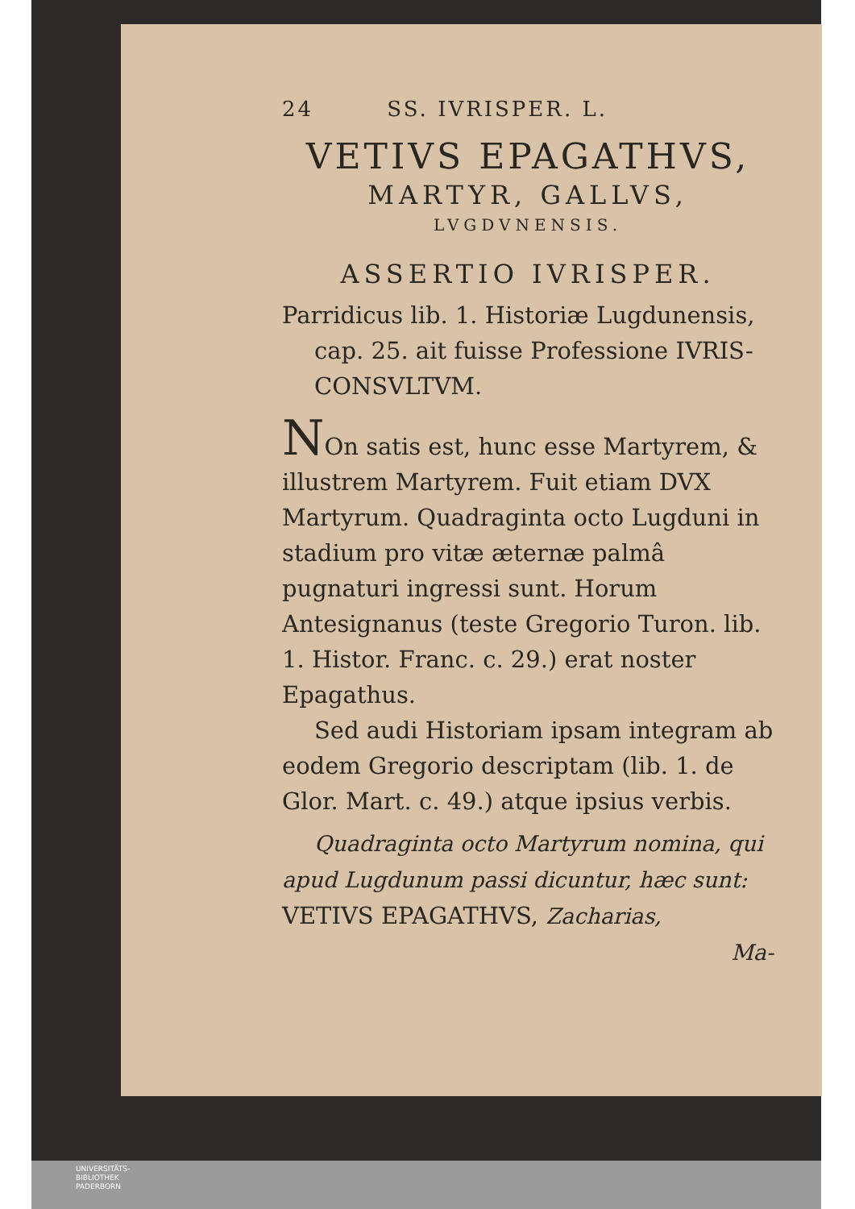24 SS. IVRISPER. L.
VETIVS EPAGATHVS,
MARTYR, GALLVS,
LVGDVNENSIS.
ASSERTIO IVRISPER.
Parridicus lib. 1. Historiæ Lugdunensis, cap. 25. ait fuisse Professione IVRIS-CONSVLTVM.
NOn satis est, hunc esse Martyrem, & illustrem Martyrem. Fuit etiam DVX Martyrum. Quadraginta octo Lugduni in stadium pro vitæ æternæ palmâ pugnaturi ingressi sunt. Horum Antesignanus (teste Gregorio Turon. lib. 1. Histor. Franc. c. 29.) erat noster Epagathus.
Sed audi Historiam ipsam integram ab eodem Gregorio descriptam (lib. 1. de Glor. Mart. c. 49.) atque ipsius verbis.
Quadraginta octo Martyrum nomina, qui apud Lugdunum passi dicuntur, hæc sunt: VETIVS EPAGATHVS, Zacharias,
Ma-
UNIVERSITÄTS-
BIBLIOTHEK
PADERBORN